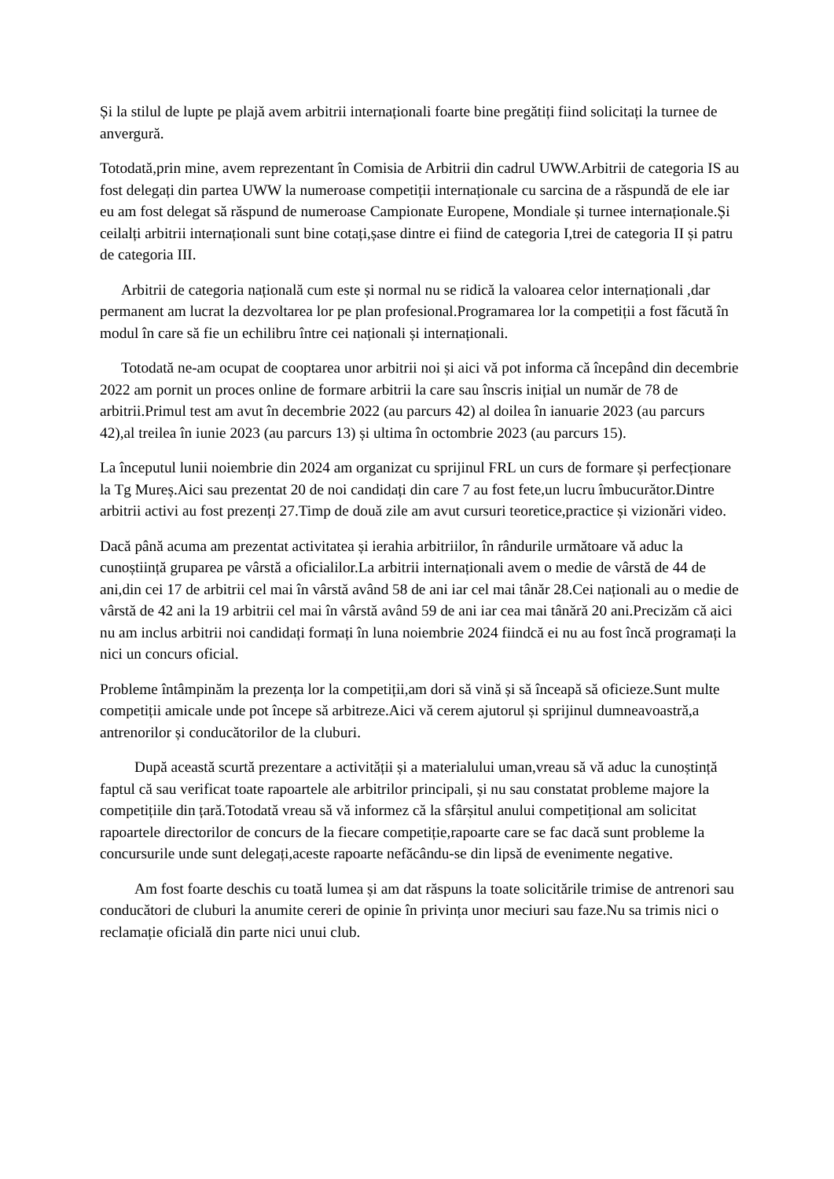Și la stilul de lupte pe plajă avem arbitrii internaționali foarte bine pregătiți fiind solicitați la turnee de anvergură.
Totodată,prin mine, avem reprezentant în Comisia de Arbitrii din cadrul UWW.Arbitrii de categoria IS au fost delegați din partea UWW la numeroase competiții internaționale cu sarcina de a răspundă de ele iar eu am fost delegat să răspund de numeroase Campionate Europene, Mondiale și turnee internaționale.Și ceilalți arbitrii internaționali sunt bine cotați,șase dintre ei fiind de categoria I,trei de categoria II și patru de categoria III.
Arbitrii de categoria națională cum este și normal nu se ridică la valoarea celor internaționali ,dar permanent am lucrat la dezvoltarea lor pe plan profesional.Programarea lor la competiții a fost făcută în modul în care să fie un echilibru între cei naționali și internaționali.
Totodată ne-am ocupat de cooptarea unor arbitrii noi și aici vă pot informa că începând din decembrie 2022 am pornit un proces online de formare arbitrii la care sau înscris inițial un număr de 78 de arbitrii.Primul test am avut în decembrie 2022 (au parcurs 42) al doilea în ianuarie 2023 (au parcurs 42),al treilea în iunie 2023 (au parcurs 13) și ultima în octombrie 2023 (au parcurs 15).
La începutul lunii noiembrie din 2024 am organizat cu sprijinul FRL un curs de formare și perfecționare la Tg Mureș.Aici sau prezentat 20 de noi candidați din care 7 au fost fete,un lucru îmbucurător.Dintre arbitrii activi au fost prezenți 27.Timp de două zile am avut cursuri teoretice,practice și vizionări video.
Dacă până acuma am prezentat activitatea și ierahia arbitriilor, în rândurile următoare vă aduc la cunoștiință gruparea pe vârstă a oficialilor.La arbitrii internaționali avem o medie de vârstă de 44 de ani,din cei 17 de arbitrii cel mai în vârstă având 58 de ani iar cel mai tânăr 28.Cei naționali au o medie de vârstă de 42 ani la 19 arbitrii cel mai în vârstă având 59 de ani iar cea mai tânără 20 ani.Precizăm că aici nu am inclus arbitrii noi candidați formați în luna noiembrie 2024 fiindcă ei nu au fost încă programați la nici un concurs oficial.
Probleme întâmpinăm la prezența lor la competiții,am dori să vină și să înceapă să oficieze.Sunt multe competiții amicale unde pot începe să arbitreze.Aici vă cerem ajutorul și sprijinul dumneavoastră,a antrenorilor și conducătorilor de la cluburi.
După această scurtă prezentare a activității și a materialului uman,vreau să vă aduc la cunoștință faptul că sau verificat toate rapoartele ale arbitrilor principali, și nu sau constatat probleme majore la competițiile din țară.Totodată vreau să vă informez că la sfârșitul anului competițional am solicitat rapoartele directorilor de concurs de la fiecare competiție,rapoarte care se fac dacă sunt probleme la concursurile unde sunt delegați,aceste rapoarte nefăcându-se din lipsă de evenimente negative.
Am fost foarte deschis cu toată lumea și am dat răspuns la toate solicitările trimise de antrenori sau conducători de cluburi la anumite cereri de opinie în privința unor meciuri sau faze.Nu sa trimis nici o reclamație oficială din parte nici unui club.